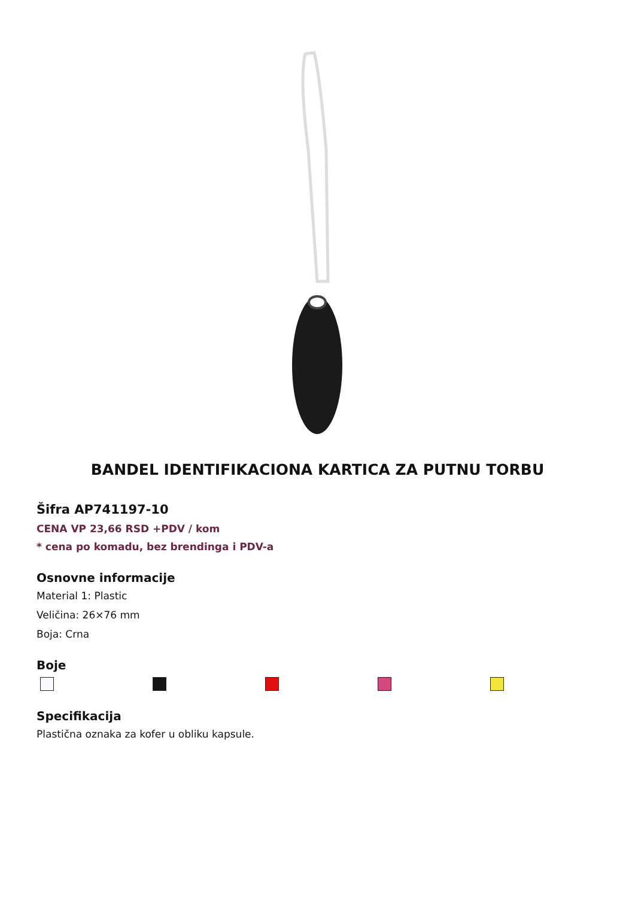BANDEL IDENTIFIKACIONA KARTICA ZA PUTNU TORBU
Šifra AP741197-10
CENA VP 23,66 RSD +PDV / kom
* cena po komadu, bez brendinga i PDV-a
Osnovne informacije
Material 1: Plastic
Veličina: 26×76 mm
Boja: Crna
Boje
Specifikacija
Plastična oznaka za kofer u obliku kapsule.